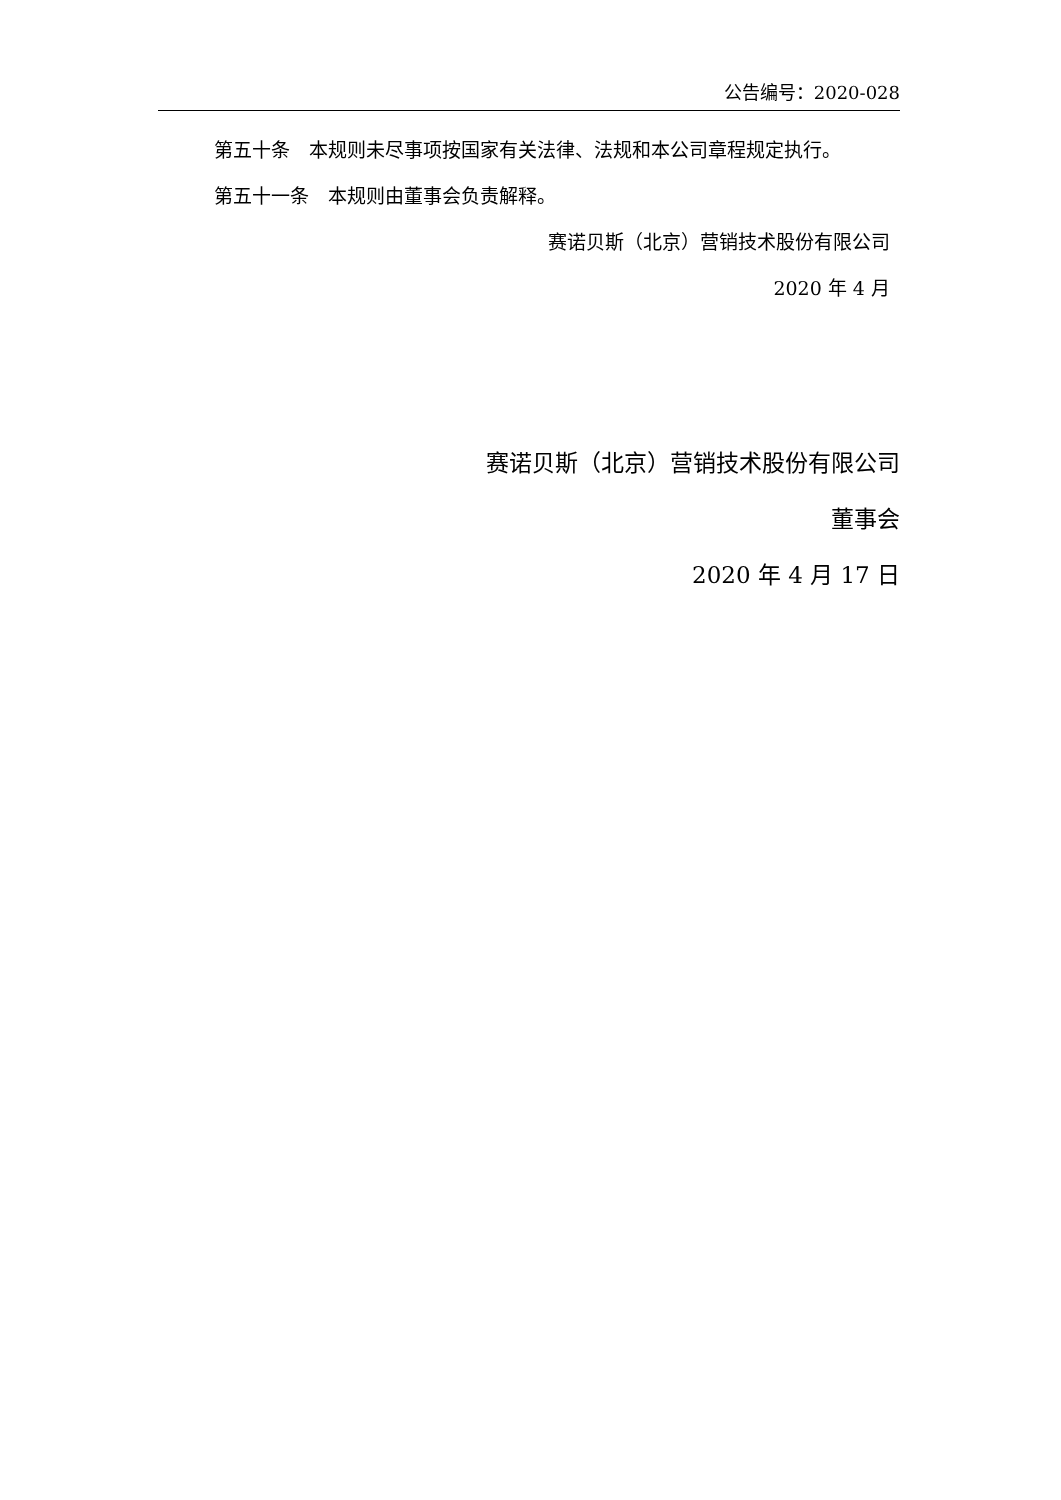公告编号：2020-028
第五十条　本规则未尽事项按国家有关法律、法规和本公司章程规定执行。
第五十一条　本规则由董事会负责解释。
赛诺贝斯（北京）营销技术股份有限公司
2020 年 4 月
赛诺贝斯（北京）营销技术股份有限公司
董事会
2020 年 4 月 17 日